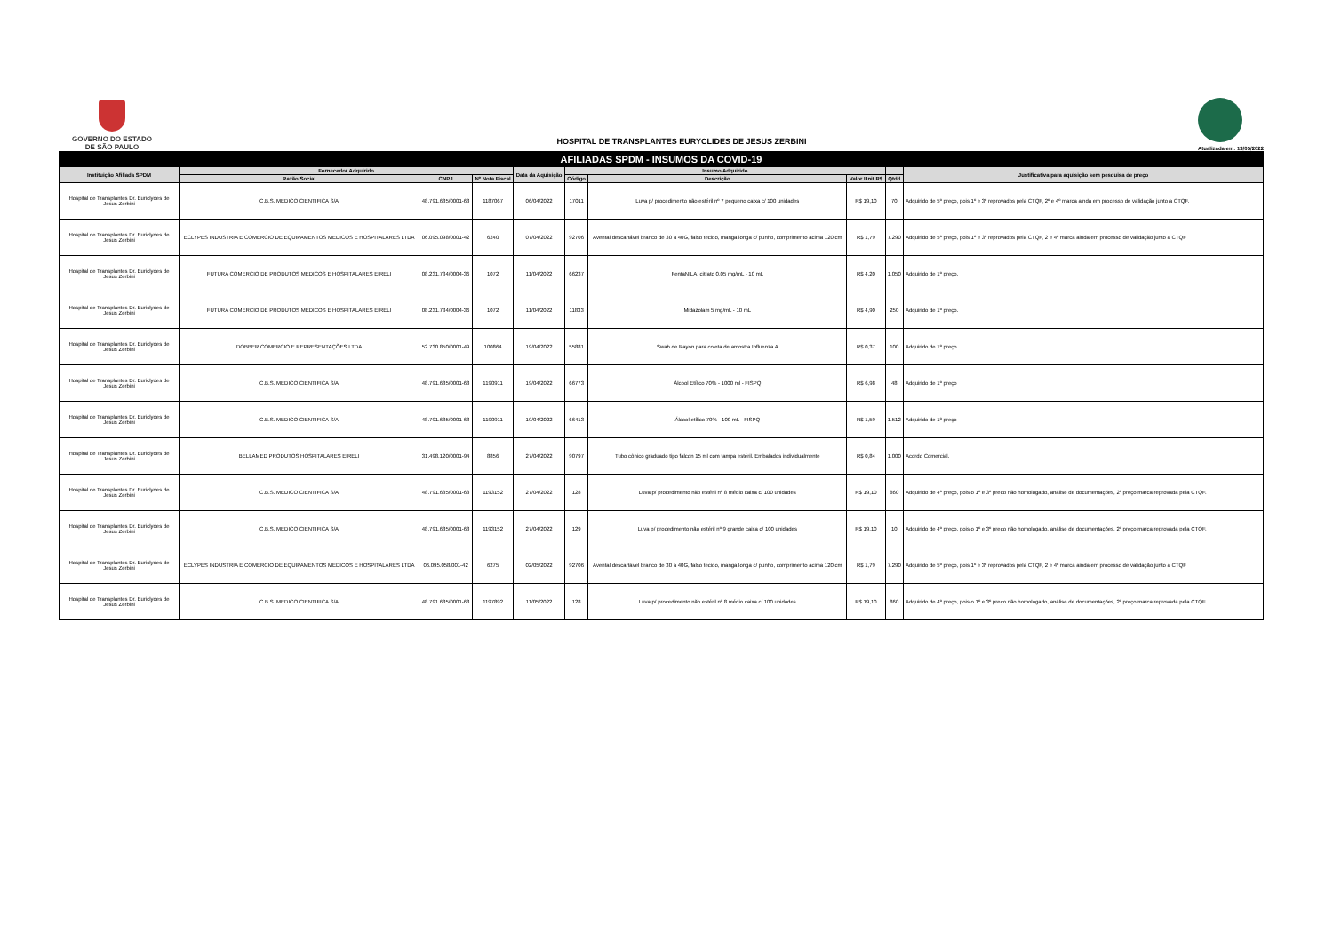GOVERNO DO ESTADO
DE SÃO PAULO
HOSPITAL DE TRANSPLANTES EURYCLIDES DE JESUS ZERBINI
Atualizada em: 13/05/2022
| AFILIADAS SPDM - INSUMOS DA COVID-19 | | | | | | | | | |
| --- | --- | --- | --- | --- | --- | --- | --- | --- | --- |
| Instituição Afiliada SPDM | Fornecedor Adquirido | | | Data da Aquisição | Insumo Adquirido | | | | Justificativa para aquisição sem pesquisa de preço |
| | Razão Social | CNPJ | Nº Nota Fiscal | | Código | Descrição | Valor Unit R$ | Qtdd | |
| Hospital de Transplantes Dr. Euriclydes de Jesus Zerbini | C.B.S. MEDICO CIENTIFICA S/A | 48.791.685/0001-68 | 1187067 | 06/04/2022 | 17011 | Luva p/ procedimento não estéril nº 7 pequeno caixa c/ 100 unidades | R$ 19,10 | 70 | Adquirido de 5º preço, pois 1º e 3º reprovados pela CTQF, 2º e 4º marca ainda em processo de validação junto a CTQF. |
| Hospital de Transplantes Dr. Euriclydes de Jesus Zerbini | ECLYPES INDUSTRIA E COMERCIO DE EQUIPAMENTOS MEDICOS E HOSPITALARES LTDA | 06.095.098/0001-42 | 6240 | 07/04/2022 | 92706 | Avental descartável branco de 30 a 40G, falso tecido, manga longa c/ punho, comprimento acima 120 cm | R$ 1,79 | 7.290 | Adquirido de 5º preço, pois 1º e 3º reprovados pela CTQF, 2 e 4º marca ainda em processo de validação junto a CTQF |
| Hospital de Transplantes Dr. Euriclydes de Jesus Zerbini | FUTURA COMERCIO DE PRODUTOS MEDICOS E HOSPITALARES EIRELI | 08.231.734/0004-36 | 1072 | 11/04/2022 | 66237 | FentaNILA, citrato 0,05 mg/mL - 10 mL | R$ 4,20 | 1.050 | Adquirido de 1º preço. |
| Hospital de Transplantes Dr. Euriclydes de Jesus Zerbini | FUTURA COMERCIO DE PRODUTOS MEDICOS E HOSPITALARES EIRELI | 08.231.734/0004-36 | 1072 | 11/04/2022 | 11833 | Midazolam 5 mg/mL - 10 mL | R$ 4,90 | 250 | Adquirido de 1º preço. |
| Hospital de Transplantes Dr. Euriclydes de Jesus Zerbini | DOBBER COMERCIO E REPRESENTAÇÕES LTDA | 52.730.850/0001-49 | 100864 | 19/04/2022 | 55881 | Swab de Rayon para coleta de amostra Influenza A | R$ 0,37 | 100 | Adquirido de 1º preço. |
| Hospital de Transplantes Dr. Euriclydes de Jesus Zerbini | C.B.S. MEDICO CIENTIFICA S/A | 48.791.685/0001-68 | 1190911 | 19/04/2022 | 66773 | Álcool Etílico 70% - 1000 ml - FISPQ | R$ 6,98 | 48 | Adquirido de 1º preço |
| Hospital de Transplantes Dr. Euriclydes de Jesus Zerbini | C.B.S. MEDICO CIENTIFICA S/A | 48.791.685/0001-68 | 1190911 | 19/04/2022 | 66413 | Álcool etílico 70% - 100 mL - FISPQ | R$ 1,59 | 1.512 | Adquirido de 1º preço |
| Hospital de Transplantes Dr. Euriclydes de Jesus Zerbini | BELLAMED PRODUTOS HOSPITALARES EIRELI | 31.498.120/0001-94 | 8856 | 27/04/2022 | 90797 | Tubo cônico graduado tipo falcon 15 ml com tampa estéril. Embalados individualmente | R$ 0,84 | 1.000 | Acordo Comercial. |
| Hospital de Transplantes Dr. Euriclydes de Jesus Zerbini | C.B.S. MEDICO CIENTIFICA S/A | 48.791.685/0001-68 | 1193152 | 27/04/2022 | 128 | Luva p/ procedimento não estéril nº 8 médio caixa c/ 100 unidades | R$ 19,10 | 860 | Adquirido de 4º preço, pois o 1º e 3º preço não homologado, análise de documentações, 2º preço marca reprovada pela CTQF. |
| Hospital de Transplantes Dr. Euriclydes de Jesus Zerbini | C.B.S. MEDICO CIENTIFICA S/A | 48.791.685/0001-68 | 1193152 | 27/04/2022 | 129 | Luva p/ procedimento não estéril nº 9 grande caixa c/ 100 unidades | R$ 19,10 | 10 | Adquirido de 4º preço, pois o 1º e 3º preço não homologado, análise de documentações, 2º preço marca reprovada pela CTQF. |
| Hospital de Transplantes Dr. Euriclydes de Jesus Zerbini | ECLYPES INDUSTRIA E COMERCIO DE EQUIPAMENTOS MEDICOS E HOSPITALARES LTDA | 06.095.058/001-42 | 6275 | 02/05/2022 | 92706 | Avental descartável branco de 30 a 40G, falso tecido, manga longa c/ punho, comprimento acima 120 cm | R$ 1,79 | 7.290 | Adquirido de 5º preço, pois 1º e 3º reprovados pela CTQF, 2 e 4º marca ainda em processo de validação junto a CTQF |
| Hospital de Transplantes Dr. Euriclydes de Jesus Zerbini | C.B.S. MEDICO CIENTIFICA S/A | 48.791.685/0001-68 | 1197892 | 11/05/2022 | 128 | Luva p/ procedimento não estéril nº 8 médio caixa c/ 100 unidades | R$ 19,10 | 860 | Adquirido de 4º preço, pois o 1º e 3º preço não homologado, análise de documentações, 2º preço marca reprovada pela CTQF. |